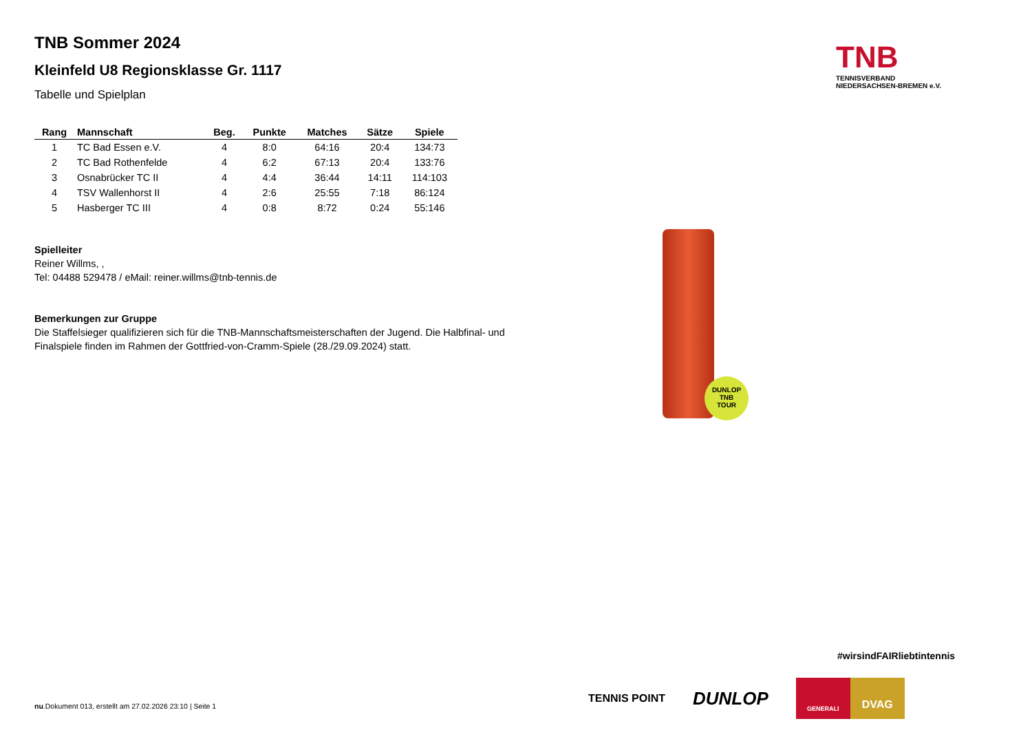TNB Sommer 2024
Kleinfeld U8 Regionsklasse Gr. 1117
Tabelle und Spielplan
| Rang | Mannschaft | Beg. | Punkte | Matches | Sätze | Spiele |
| --- | --- | --- | --- | --- | --- | --- |
| 1 | TC Bad Essen e.V. | 4 | 8:0 | 64:16 | 20:4 | 134:73 |
| 2 | TC Bad Rothenfelde | 4 | 6:2 | 67:13 | 20:4 | 133:76 |
| 3 | Osnabrücker TC II | 4 | 4:4 | 36:44 | 14:11 | 114:103 |
| 4 | TSV Wallenhorst II | 4 | 2:6 | 25:55 | 7:18 | 86:124 |
| 5 | Hasberger TC III | 4 | 0:8 | 8:72 | 0:24 | 55:146 |
Spielleiter
Reiner Willms, ,
Tel: 04488 529478 / eMail: reiner.willms@tnb-tennis.de
Bemerkungen zur Gruppe
Die Staffelsieger qualifizieren sich für die TNB-Mannschaftsmeisterschaften der Jugend. Die Halbfinal- und Finalspiele finden im Rahmen der Gottfried-von-Cramm-Spiele (28./29.09.2024) statt.
TNB
TENNISVERBAND
NIEDERSACHSEN-BREMEN e.V.
DUNLOP
TNB
TOUR
#wirsindFAIRliebtintennis
TENNIS POINT DUNLOP
GENERALI
DVAG
nu.Dokument 013, erstellt am 27.02.2026 23:10 | Seite 1